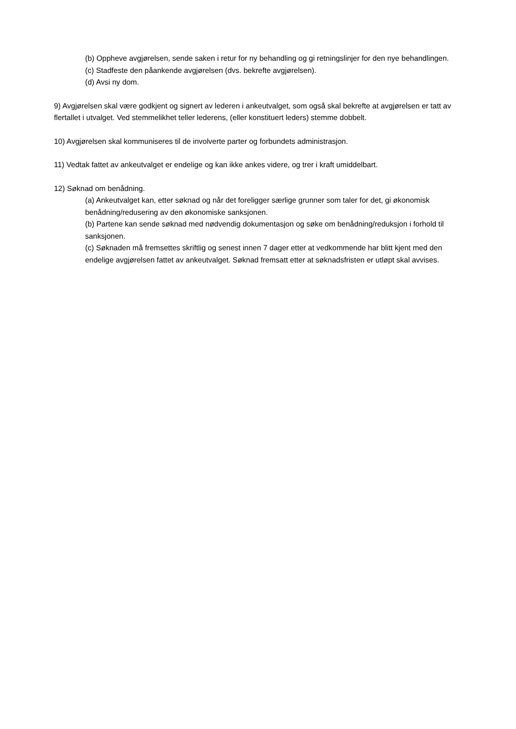(b) Oppheve avgjørelsen, sende saken i retur for ny behandling og gi retningslinjer for den nye behandlingen.
(c) Stadfeste den påankende avgjørelsen (dvs. bekrefte avgjørelsen).
(d) Avsi ny dom.
9) Avgjørelsen skal være godkjent og signert av lederen i ankeutvalget, som også skal bekrefte at avgjørelsen er tatt av flertallet i utvalget. Ved stemmelikhet teller lederens, (eller konstituert leders) stemme dobbelt.
10) Avgjørelsen skal kommuniseres til de involverte parter og forbundets administrasjon.
11) Vedtak fattet av ankeutvalget er endelige og kan ikke ankes videre, og trer i kraft umiddelbart.
12) Søknad om benådning.
(a) Ankeutvalget kan, etter søknad og når det foreligger særlige grunner som taler for det, gi økonomisk benådning/redusering av den økonomiske sanksjonen.
(b) Partene kan sende søknad med nødvendig dokumentasjon og søke om benådning/reduksjon i forhold til sanksjonen.
(c) Søknaden må fremsettes skriftlig og senest innen 7 dager etter at vedkommende har blitt kjent med den endelige avgjørelsen fattet av ankeutvalget. Søknad fremsatt etter at søknadsfristen er utløpt skal avvises.